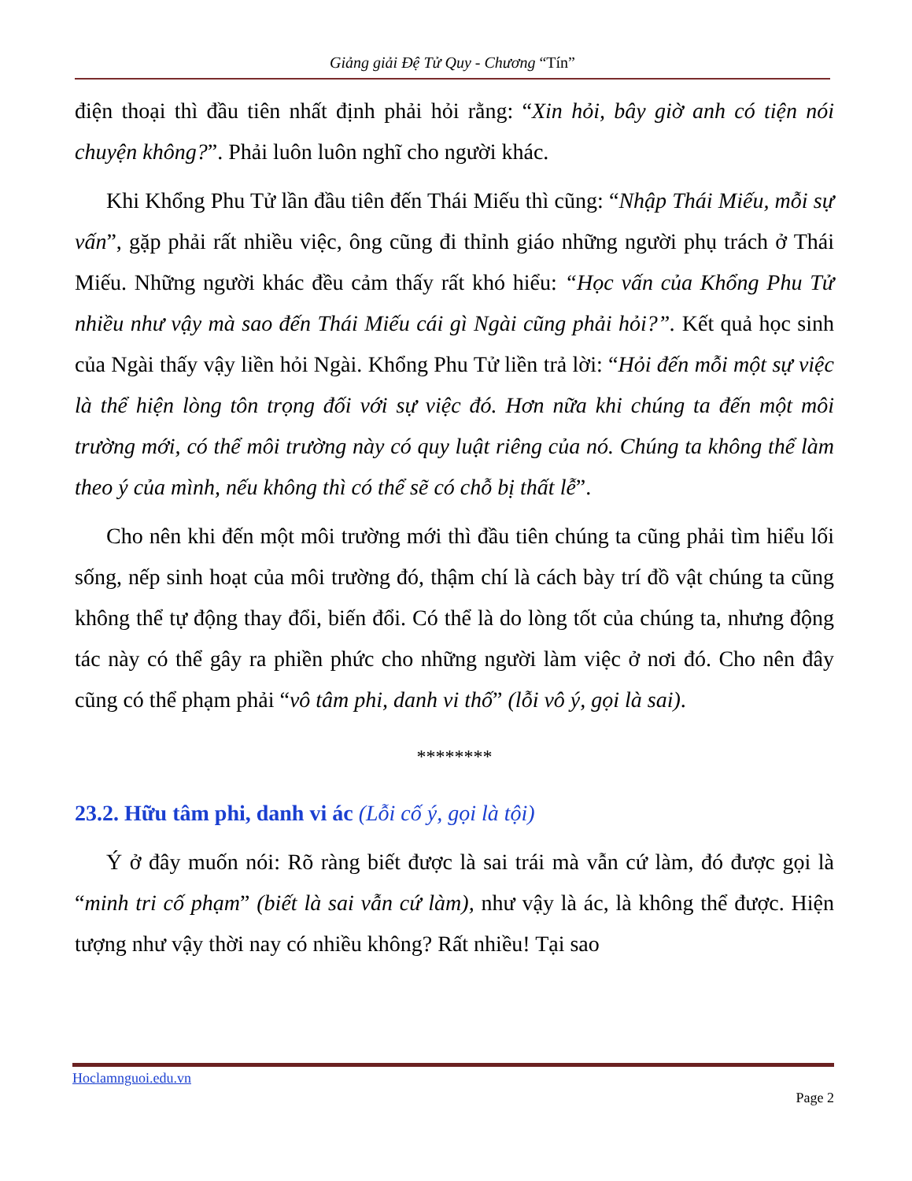Giảng giải Đệ Tử Quy - Chương “Tín”
điện thoại thì đầu tiên nhất định phải hỏi rằng: “Xin hỏi, bây giờ anh có tiện nói chuyện không?”. Phải luôn luôn nghĩ cho người khác.
Khi Khổng Phu Tử lần đầu tiên đến Thái Miếu thì cũng: “Nhập Thái Miếu, mỗi sự vấn”, gặp phải rất nhiều việc, ông cũng đi thỉnh giáo những người phụ trách ở Thái Miếu. Những người khác đều cảm thấy rất khó hiểu: “Học vấn của Khổng Phu Tử nhiều như vậy mà sao đến Thái Miếu cái gì Ngài cũng phải hỏi?”. Kết quả học sinh của Ngài thấy vậy liền hỏi Ngài. Khổng Phu Tử liền trả lời: “Hỏi đến mỗi một sự việc là thể hiện lòng tôn trọng đối với sự việc đó. Hơn nữa khi chúng ta đến một môi trường mới, có thể môi trường này có quy luật riêng của nó. Chúng ta không thể làm theo ý của mình, nếu không thì có thể sẽ có chỗ bị thất lễ”.
Cho nên khi đến một môi trường mới thì đầu tiên chúng ta cũng phải tìm hiểu lối sống, nếp sinh hoạt của môi trường đó, thậm chí là cách bày trí đồ vật chúng ta cũng không thể tự động thay đổi, biến đổi. Có thể là do lòng tốt của chúng ta, nhưng động tác này có thể gây ra phiền phức cho những người làm việc ở nơi đó. Cho nên đây cũng có thể phạm phải “vô tâm phi, danh vi thố” (lỗi vô ý, gọi là sai).
********
23.2. Hữu tâm phi, danh vi ác (Lỗi cố ý, gọi là tội)
Ý ở đây muốn nói: Rõ ràng biết được là sai trái mà vẫn cứ làm, đó được gọi là “minh tri cố phạm” (biết là sai vẫn cứ làm), như vậy là ác, là không thể được. Hiện tượng như vậy thời nay có nhiều không? Rất nhiều! Tại sao
Hoclamnguoi.edu.vn
Page 2